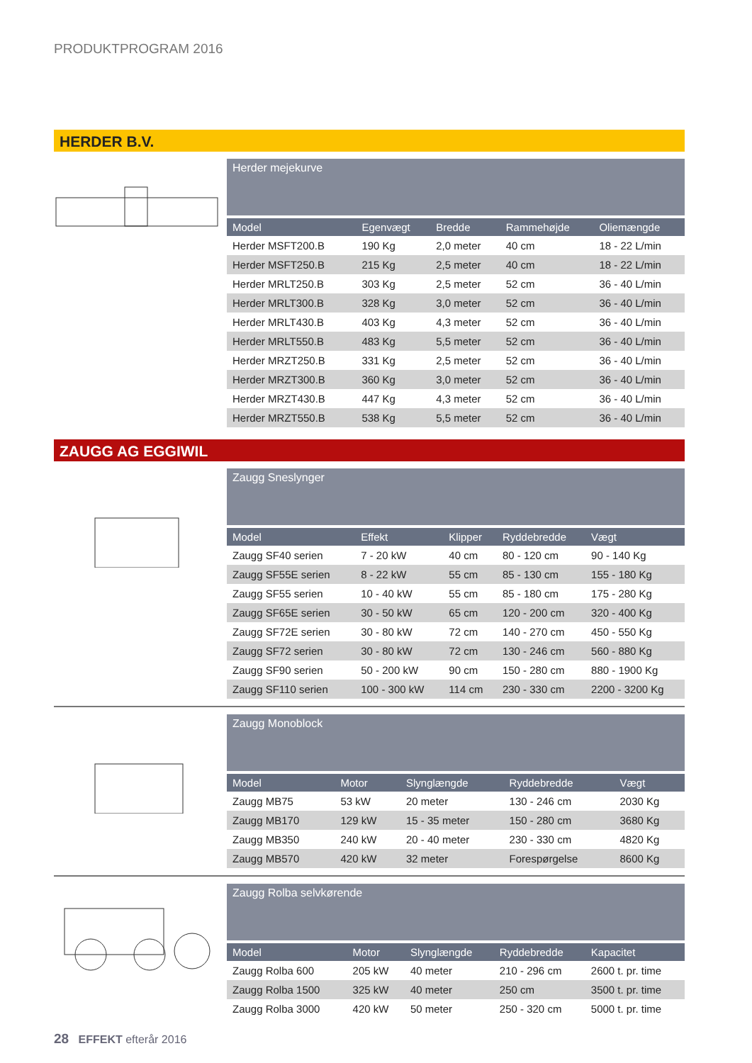PRODUKTPROGRAM 2016
HERDER B.V.
Herder mejekurve
| Model | Egenvægt | Bredde | Rammehøjde | Oliemængde |
| --- | --- | --- | --- | --- |
| Herder MSFT200.B | 190 Kg | 2,0 meter | 40 cm | 18 - 22 L/min |
| Herder MSFT250.B | 215 Kg | 2,5 meter | 40 cm | 18 - 22 L/min |
| Herder MRLT250.B | 303 Kg | 2,5 meter | 52 cm | 36 - 40 L/min |
| Herder MRLT300.B | 328 Kg | 3,0 meter | 52 cm | 36 - 40 L/min |
| Herder MRLT430.B | 403 Kg | 4,3 meter | 52 cm | 36 - 40 L/min |
| Herder MRLT550.B | 483 Kg | 5,5 meter | 52 cm | 36 - 40 L/min |
| Herder MRZT250.B | 331 Kg | 2,5 meter | 52 cm | 36 - 40 L/min |
| Herder MRZT300.B | 360 Kg | 3,0 meter | 52 cm | 36 - 40 L/min |
| Herder MRZT430.B | 447 Kg | 4,3 meter | 52 cm | 36 - 40 L/min |
| Herder MRZT550.B | 538 Kg | 5,5 meter | 52 cm | 36 - 40 L/min |
ZAUGG AG EGGIWIL
Zaugg Sneslynger
| Model | Effekt | Klipper | Ryddebredde | Vægt |
| --- | --- | --- | --- | --- |
| Zaugg SF40 serien | 7 - 20 kW | 40 cm | 80 - 120 cm | 90 - 140 Kg |
| Zaugg SF55E serien | 8 - 22 kW | 55 cm | 85 - 130 cm | 155 - 180 Kg |
| Zaugg SF55 serien | 10 - 40 kW | 55 cm | 85 - 180 cm | 175 - 280 Kg |
| Zaugg SF65E serien | 30 - 50 kW | 65 cm | 120 - 200 cm | 320 - 400 Kg |
| Zaugg SF72E serien | 30 - 80 kW | 72 cm | 140 - 270 cm | 450 - 550 Kg |
| Zaugg SF72 serien | 30 - 80 kW | 72 cm | 130 - 246 cm | 560 - 880 Kg |
| Zaugg SF90 serien | 50 - 200 kW | 90 cm | 150 - 280 cm | 880 - 1900 Kg |
| Zaugg SF110 serien | 100 - 300 kW | 114 cm | 230 - 330 cm | 2200 - 3200 Kg |
Zaugg Monoblock
| Model | Motor | Slynglængde | Ryddebredde | Vægt |
| --- | --- | --- | --- | --- |
| Zaugg MB75 | 53 kW | 20 meter | 130 - 246 cm | 2030 Kg |
| Zaugg MB170 | 129 kW | 15 - 35 meter | 150 - 280 cm | 3680 Kg |
| Zaugg MB350 | 240 kW | 20 - 40 meter | 230 - 330 cm | 4820 Kg |
| Zaugg MB570 | 420 kW | 32 meter | Forespørgelse | 8600 Kg |
Zaugg Rolba selvkørende
| Model | Motor | Slynglængde | Ryddebredde | Kapacitet |
| --- | --- | --- | --- | --- |
| Zaugg Rolba 600 | 205 kW | 40 meter | 210 - 296 cm | 2600 t. pr. time |
| Zaugg Rolba 1500 | 325 kW | 40 meter | 250 cm | 3500 t. pr. time |
| Zaugg Rolba 3000 | 420 kW | 50 meter | 250 - 320 cm | 5000 t. pr. time |
28 EFFEKT efterår 2016